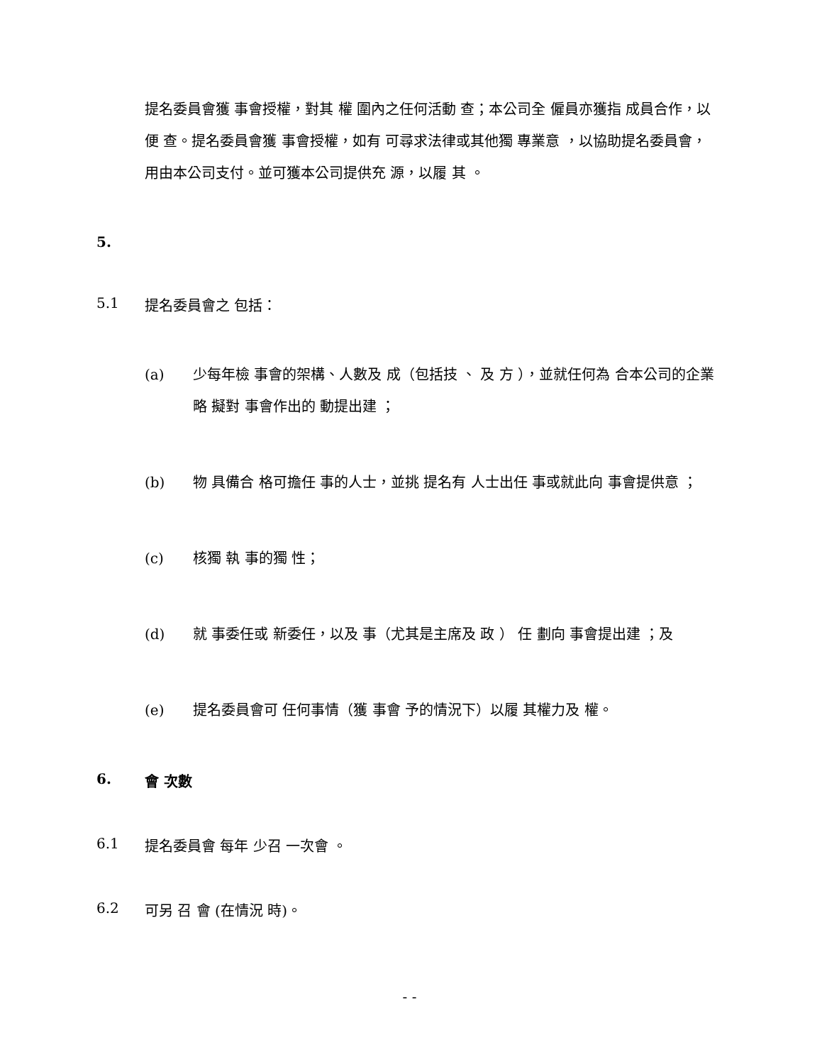提名委員會獲 事會授權，對其 權 圍內之任何活動 查；本公司全 僱員亦獲指 成員合作，以便 查。提名委員會獲 事會授權，如有 可尋求法律或其他獨 專業意 ，以協助提名委員會， 用由本公司支付。並可獲本公司提供充 源，以履 其 。
5.
5.1 提名委員會之 包括：
(a) 少每年檢 事會的架構、人數及 成（包括技 、 及 方 ），並就任何為 合本公司的企業 略 擬對 事會作出的 動提出建 ；
(b) 物 具備合 格可擔任 事的人士，並挑 提名有 人士出任 事或就此向 事會提供意 ；
(c) 核獨 執 事的獨 性；
(d) 就 事委任或 新委任，以及 事（尤其是主席及 政 ） 任 劃向 事會提出建 ；及
(e) 提名委員會可 任何事情（獲 事會 予的情況下）以履 其權力及 權。
6. 會 次數
6.1 提名委員會 每年 少召 一次會 。
6.2 可另 召 會 (在情況 時)。
- -